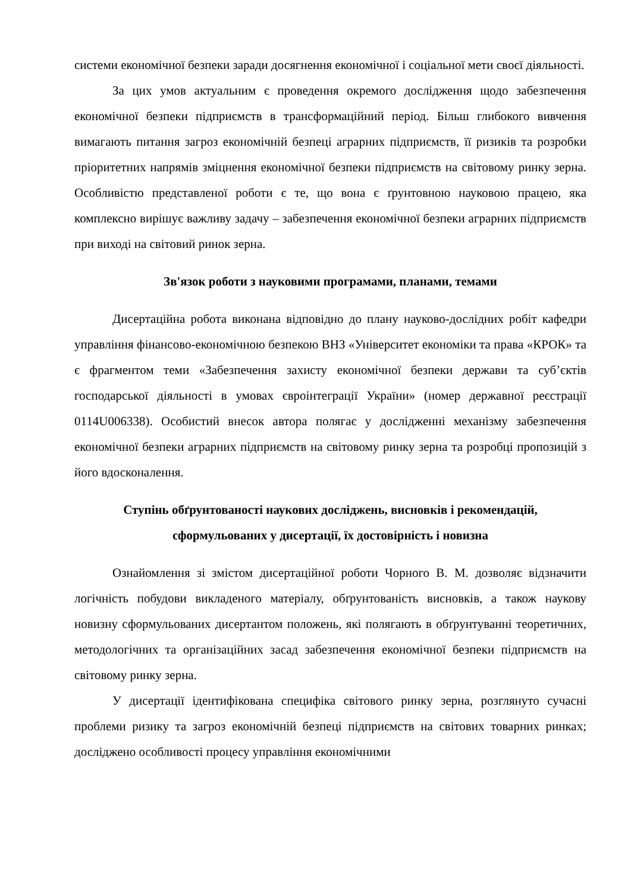системи економічної безпеки заради досягнення економічної і соціальної мети своєї діяльності.
За цих умов актуальним є проведення окремого дослідження щодо забезпечення економічної безпеки підприємств в трансформаційний період. Більш глибокого вивчення вимагають питання загроз економічній безпеці аграрних підприємств, її ризиків та розробки пріоритетних напрямів зміцнення економічної безпеки підприємств на світовому ринку зерна. Особливістю представленої роботи є те, що вона є ґрунтовною науковою працею, яка комплексно вирішує важливу задачу – забезпечення економічної безпеки аграрних підприємств при виході на світовий ринок зерна.
Зв'язок роботи з науковими програмами, планами, темами
Дисертаційна робота виконана відповідно до плану науково-дослідних робіт кафедри управління фінансово-економічною безпекою ВНЗ «Університет економіки та права «КРОК» та є фрагментом теми «Забезпечення захисту економічної безпеки держави та суб’єктів господарської діяльності в умовах євроінтеграції України» (номер державної реєстрації 0114U006338). Особистий внесок автора полягає у дослідженні механізму забезпечення економічної безпеки аграрних підприємств на світовому ринку зерна та розробці пропозицій з його вдосконалення.
Ступінь обґрунтованості наукових досліджень, висновків і рекомендацій, сформульованих у дисертації, їх достовірність і новизна
Ознайомлення зі змістом дисертаційної роботи Чорного В. М. дозволяє відзначити логічність побудови викладеного матеріалу, обґрунтованість висновків, а також наукову новизну сформульованих дисертантом положень, які полягають в обґрунтуванні теоретичних, методологічних та організаційних засад забезпечення економічної безпеки підприємств на світовому ринку зерна.
У дисертації ідентифікована специфіка світового ринку зерна, розглянуто сучасні проблеми ризику та загроз економічній безпеці підприємств на світових товарних ринках; досліджено особливості процесу управління економічними